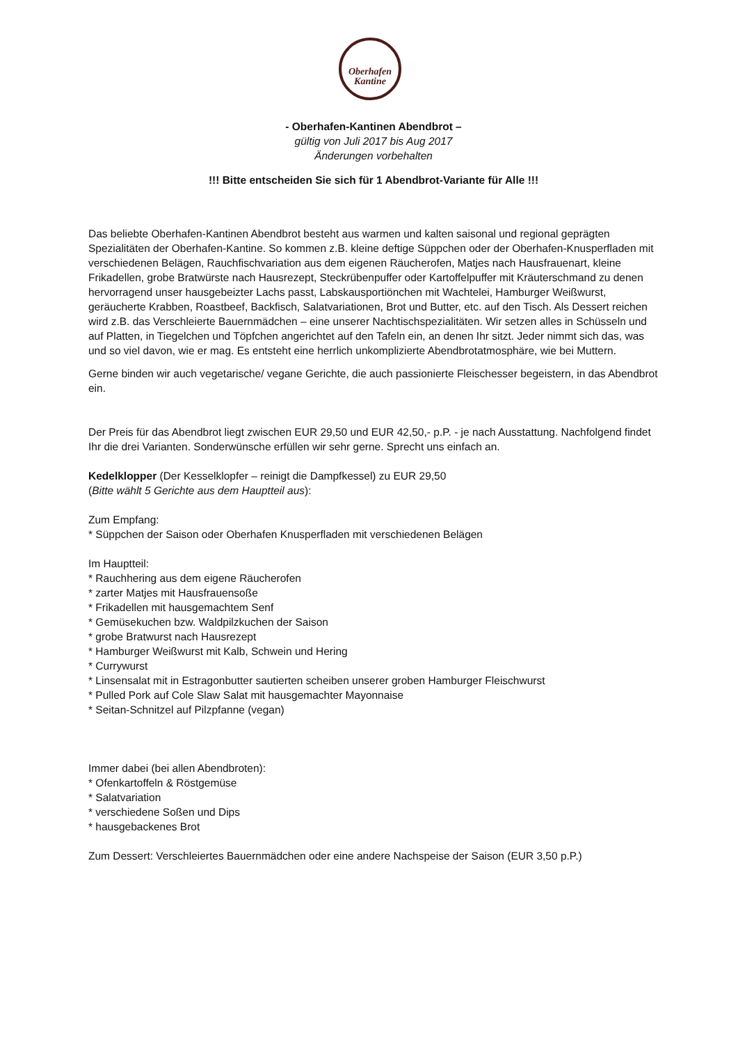Oberhafen
Kantine
- Oberhafen-Kantinen Abendbrot –
gültig von Juli 2017 bis Aug 2017
Änderungen vorbehalten
!!! Bitte entscheiden Sie sich für 1 Abendbrot-Variante für Alle !!!
Das beliebte Oberhafen-Kantinen Abendbrot besteht aus warmen und kalten saisonal und regional geprägten Spezialitäten der Oberhafen-Kantine. So kommen z.B. kleine deftige Süppchen oder der Oberhafen-Knusperfladen mit verschiedenen Belägen, Rauchfischvariation aus dem eigenen Räucherofen, Matjes nach Hausfrauenart, kleine Frikadellen, grobe Bratwürste nach Hausrezept, Steckrübenpuffer oder Kartoffelpuffer mit Kräuterschmand zu denen hervorragend unser hausgebeizter Lachs passt, Labskausportiönchen mit Wachtelei, Hamburger Weißwurst, geräucherte Krabben, Roastbeef, Backfisch, Salatvariationen, Brot und Butter, etc. auf den Tisch. Als Dessert reichen wird z.B. das Verschleierte Bauernmädchen – eine unserer Nachtischspezialitäten. Wir setzen alles in Schüsseln und auf Platten, in Tiegelchen und Töpfchen angerichtet auf den Tafeln ein, an denen Ihr sitzt. Jeder nimmt sich das, was und so viel davon, wie er mag. Es entsteht eine herrlich unkomplizierte Abendbrotatmosphäre, wie bei Muttern.
Gerne binden wir auch vegetarische/ vegane Gerichte, die auch passionierte Fleischesser begeistern, in das Abendbrot ein.
Der Preis für das Abendbrot liegt zwischen EUR 29,50 und EUR 42,50,- p.P. - je nach Ausstattung. Nachfolgend findet Ihr die drei Varianten. Sonderwünsche erfüllen wir sehr gerne. Sprecht uns einfach an.
Kedelklopper (Der Kesselklopfer – reinigt die Dampfkessel) zu EUR 29,50
(Bitte wählt 5 Gerichte aus dem Hauptteil aus):
Zum Empfang:
* Süppchen der Saison oder Oberhafen Knusperfladen mit verschiedenen Belägen
Im Hauptteil:
* Rauchhering aus dem eigene Räucherofen
* zarter Matjes mit Hausfrauensoße
* Frikadellen mit hausgemachtem Senf
* Gemüsekuchen bzw. Waldpilzkuchen der Saison
* grobe Bratwurst nach Hausrezept
* Hamburger Weißwurst mit Kalb, Schwein und Hering
* Currywurst
* Linsensalat mit in Estragonbutter sautierten scheiben unserer groben Hamburger Fleischwurst
* Pulled Pork auf Cole Slaw Salat mit hausgemachter Mayonnaise
* Seitan-Schnitzel auf Pilzpfanne (vegan)
Immer dabei (bei allen Abendbroten):
* Ofenkartoffeln & Röstgemüse
* Salatvariation
* verschiedene Soßen und Dips
* hausgebackenes Brot
Zum Dessert: Verschleiertes Bauernmädchen oder eine andere Nachspeise der Saison (EUR 3,50 p.P.)